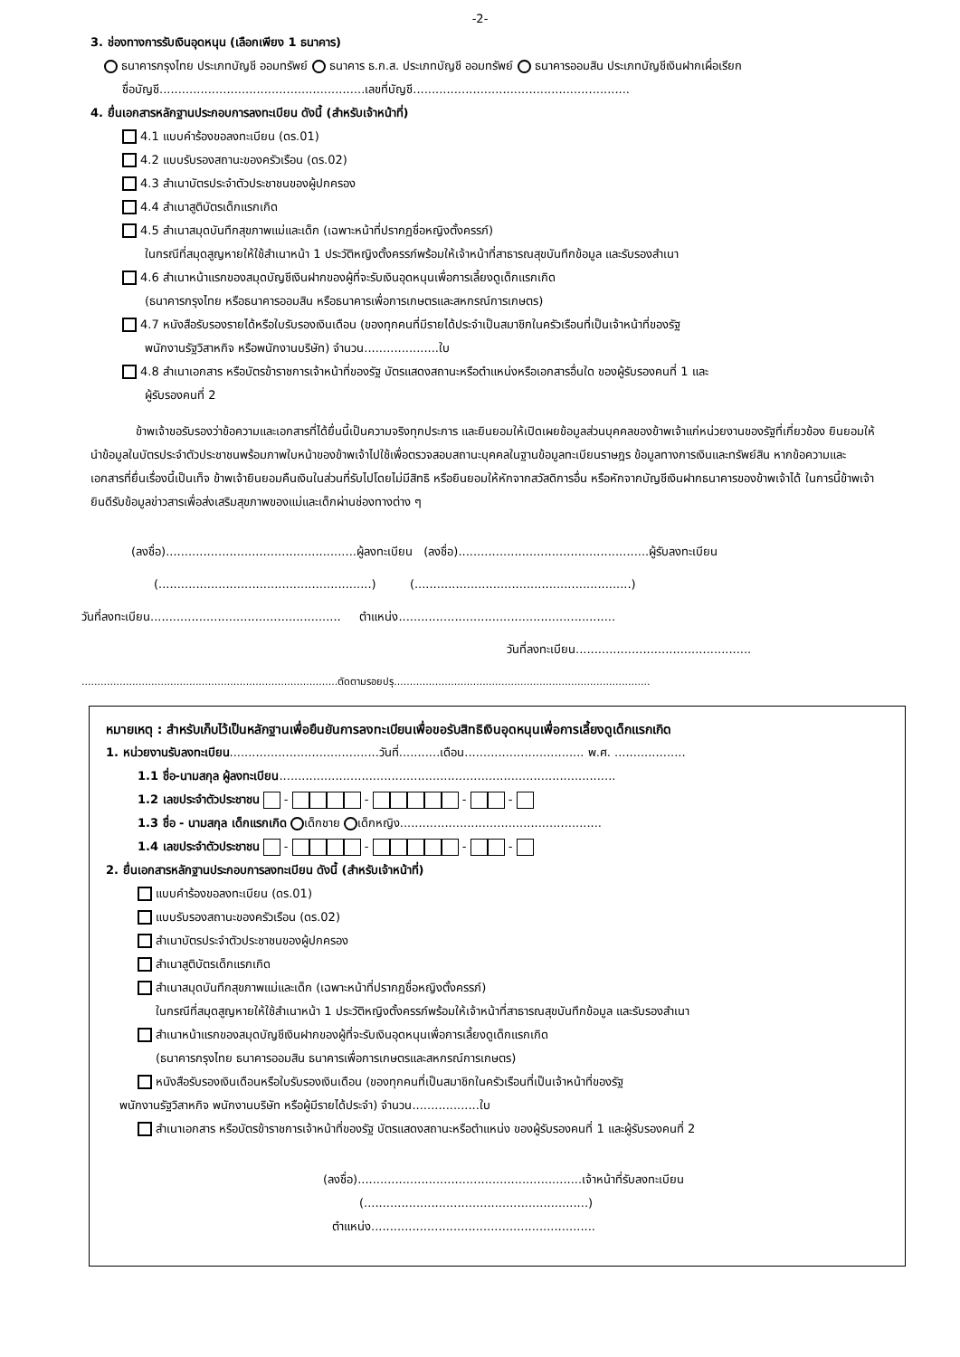-2-
3. ช่องทางการรับเงินอุดหนุน (เลือกเพียง 1 ธนาคาร)
ธนาคารกรุงไทย ประเภทบัญชี ออมทรัพย์ ธนาคาร ธ.ก.ส. ประเภทบัญชี ออมทรัพย์ ธนาคารออมสิน ประเภทบัญชีเงินฝากเผื่อเรียก
ชื่อบัญชี.......................................................เลขที่บัญชี..........................................................
4. ยื่นเอกสารหลักฐานประกอบการลงทะเบียน ดังนี้ (สำหรับเจ้าหน้าที่)
4.1 แบบคำร้องขอลงทะเบียน (ดร.01)
4.2 แบบรับรองสถานะของครัวเรือน (ดร.02)
4.3 สำเนาบัตรประจำตัวประชาชนของผู้ปกครอง
4.4 สำเนาสูติบัตรเด็กแรกเกิด
4.5 สำเนาสมุดบันทึกสุขภาพแม่และเด็ก (เฉพาะหน้าที่ปรากฏชื่อหญิงตั้งครรภ์)
ในกรณีที่สมุดสูญหายให้ใช้สำเนาหน้า 1 ประวัติหญิงตั้งครรภ์พร้อมให้เจ้าหน้าที่สาธารณสุขบันทึกข้อมูล และรับรองสำเนา
4.6 สำเนาหน้าแรกของสมุดบัญชีเงินฝากของผู้ที่จะรับเงินอุดหนุนเพื่อการเลี้ยงดูเด็กแรกเกิด
(ธนาคารกรุงไทย หรือธนาคารออมสิน หรือธนาคารเพื่อการเกษตรและสหกรณ์การเกษตร)
4.7 หนังสือรับรองรายได้หรือใบรับรองเงินเดือน (ของทุกคนที่มีรายได้ประจำเป็นสมาชิกในครัวเรือนที่เป็นเจ้าหน้าที่ของรัฐ
พนักงานรัฐวิสาหกิจ หรือพนักงานบริษัท) จำนวน....................ใบ
4.8 สำเนาเอกสาร หรือบัตรข้าราชการเจ้าหน้าที่ของรัฐ บัตรแสดงสถานะหรือตำแหน่งหรือเอกสารอื่นใด ของผู้รับรองคนที่ 1 และ
ผู้รับรองคนที่ 2
ข้าพเจ้าขอรับรองว่าข้อความและเอกสารที่ได้ยื่นนี้เป็นความจริงทุกประการ และยินยอมให้เปิดเผยข้อมูลส่วนบุคคลของข้าพเจ้าแก่หน่วยงานของรัฐที่เกี่ยวข้อง ยินยอมให้นำข้อมูลในบัตรประจำตัวประชาชนพร้อมภาพใบหน้าของข้าพเจ้าไปใช้เพื่อตรวจสอบสถานะบุคคลในฐานข้อมูลทะเบียนราษฎร ข้อมูลทางการเงินและทรัพย์สิน หากข้อความและเอกสารที่ยื่นเรื่องนี้เป็นเท็จ ข้าพเจ้ายินยอมคืนเงินในส่วนที่รับไปโดยไม่มีสิทธิ หรือยินยอมให้หักจากสวัสดิการอื่น หรือหักจากบัญชีเงินฝากธนาคารของข้าพเจ้าได้ ในการนี้ข้าพเจ้ายินดีรับข้อมูลข่าวสารเพื่อส่งเสริมสุขภาพของแม่และเด็กผ่านช่องทางต่าง ๆ
(ลงชื่อ)...................................................ผู้ลงทะเบียน (ลงชื่อ)...................................................ผู้รับลงทะเบียน
(.........................................................) (..........................................................)
วันที่ลงทะเบียน................................................... ตำแหน่ง..........................................................
วันที่ลงทะเบียน...............................................
.................................................................................ตัดตามรอยปรุ.................................................................................
หมายเหตุ : สำหรับเก็บไว้เป็นหลักฐานเพื่อยืนยันการลงทะเบียนเพื่อขอรับสิทธิเงินอุดหนุนเพื่อการเลี้ยงดูเด็กแรกเกิด
1. หน่วยงานรับลงทะเบียน........................................วันที่...........เดือน................................ พ.ศ. ...................
1.1 ชื่อ-นามสกุล ผู้ลงทะเบียน..........................................................................................
1.2 เลขประจำตัวประชาชน - - - -
1.3 ชื่อ - นามสกุล เด็กแรกเกิด เด็กชาย เด็กหญิง......................................................
1.4 เลขประจำตัวประชาชน - - - -
2. ยื่นเอกสารหลักฐานประกอบการลงทะเบียน ดังนี้ (สำหรับเจ้าหน้าที่)
แบบคำร้องขอลงทะเบียน (ดร.01)
แบบรับรองสถานะของครัวเรือน (ดร.02)
สำเนาบัตรประจำตัวประชาชนของผู้ปกครอง
สำเนาสูติบัตรเด็กแรกเกิด
สำเนาสมุดบันทึกสุขภาพแม่และเด็ก (เฉพาะหน้าที่ปรากฏชื่อหญิงตั้งครรภ์)
ในกรณีที่สมุดสูญหายให้ใช้สำเนาหน้า 1 ประวัติหญิงตั้งครรภ์พร้อมให้เจ้าหน้าที่สาธารณสุขบันทึกข้อมูล และรับรองสำเนา
สำเนาหน้าแรกของสมุดบัญชีเงินฝากของผู้ที่จะรับเงินอุดหนุนเพื่อการเลี้ยงดูเด็กแรกเกิด
(ธนาคารกรุงไทย ธนาคารออมสิน ธนาคารเพื่อการเกษตรและสหกรณ์การเกษตร)
หนังสือรับรองเงินเดือนหรือใบรับรองเงินเดือน (ของทุกคนที่เป็นสมาชิกในครัวเรือนที่เป็นเจ้าหน้าที่ของรัฐ
พนักงานรัฐวิสาหกิจ พนักงานบริษัท หรือผู้มีรายได้ประจำ) จำนวน..................ใบ
สำเนาเอกสาร หรือบัตรข้าราชการเจ้าหน้าที่ของรัฐ บัตรแสดงสถานะหรือตำแหน่ง ของผู้รับรองคนที่ 1 และผู้รับรองคนที่ 2
(ลงชื่อ)............................................................เจ้าหน้าที่รับลงทะเบียน
(............................................................)
ตำแหน่ง............................................................